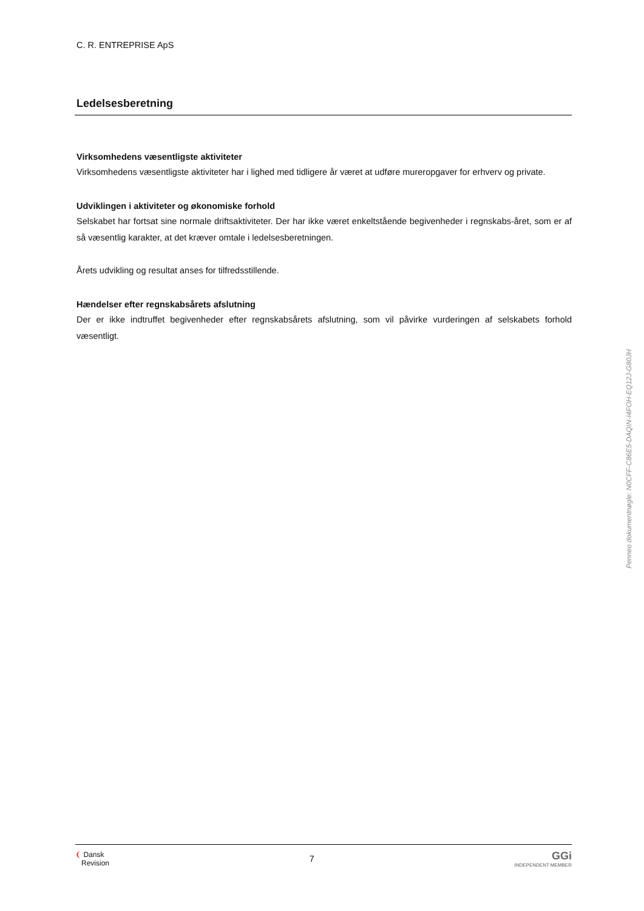C. R. ENTREPRISE ApS
Ledelsesberetning
Virksomhedens væsentligste aktiviteter
Virksomhedens væsentligste aktiviteter har i lighed med tidligere år været at udføre mureropgaver for erhverv og private.
Udviklingen i aktiviteter og økonomiske forhold
Selskabet har fortsat sine normale driftsaktiviteter. Der har ikke været enkeltstående begivenheder i regnskabs-året, som er af så væsentlig karakter, at det kræver omtale i ledelsesberetningen.
Årets udvikling og resultat anses for tilfredsstillende.
Hændelser efter regnskabsårets afslutning
Der er ikke indtruffet begivenheder efter regnskabsårets afslutning, som vil påvirke vurderingen af selskabets forhold væsentligt.
Penneo dokumentnøgle: N0CFF-C86E5-DAQIN-I4FOH-EQ12J-G80JH
❨ Dansk
Revision
7
GGi
INDEPENDENT MEMBER